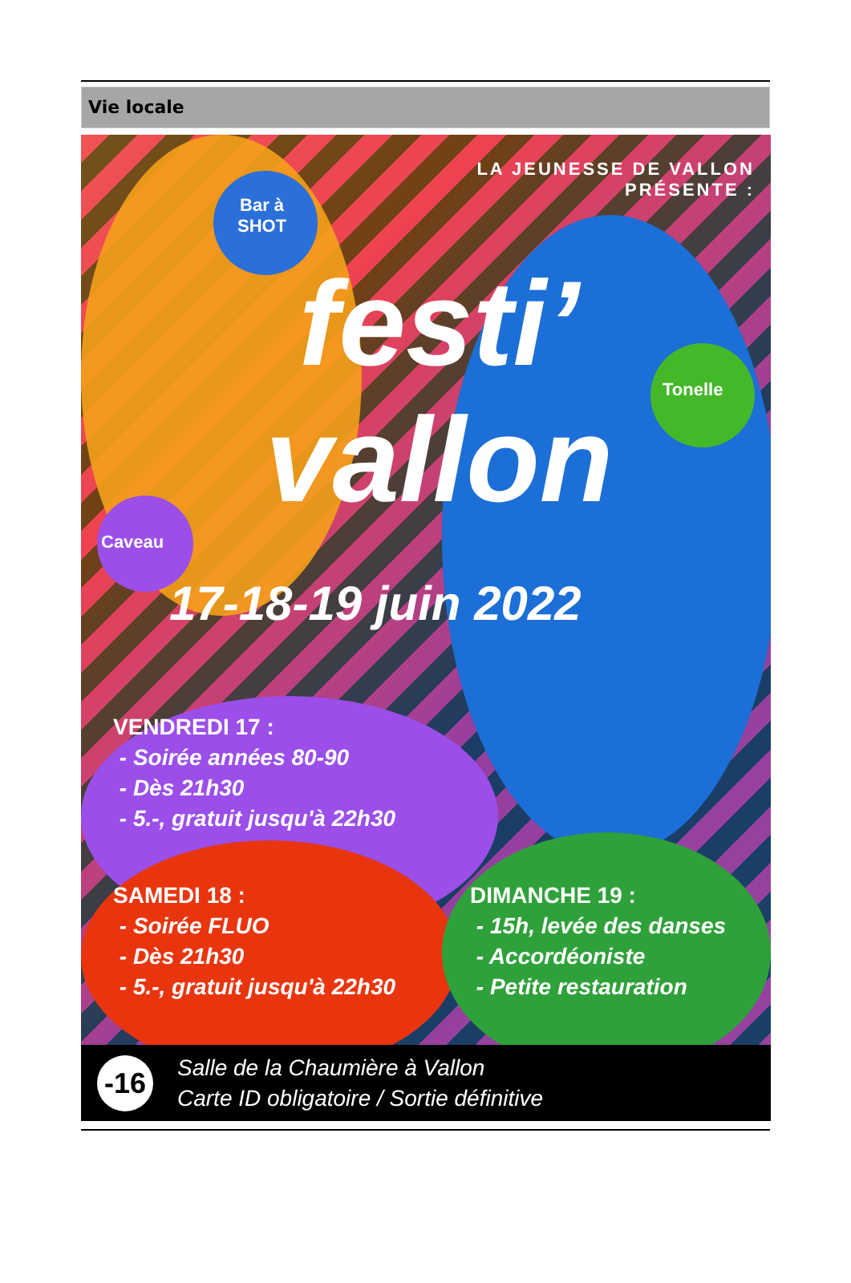Vie locale
LA JEUNESSE DE VALLON
PRÉSENTE :
Bar à
SHOT
Tonelle
Caveau
festi’
vallon
17-18-19 juin 2022
VENDREDI 17 :
- Soirée années 80-90
- Dès 21h30
- 5.-, gratuit jusqu'à 22h30
SAMEDI 18 :
- Soirée FLUO
- Dès 21h30
- 5.-, gratuit jusqu'à 22h30
DIMANCHE 19 :
- 15h, levée des danses
- Accordéoniste
- Petite restauration
-16 Salle de la Chaumière à Vallon
Carte ID obligatoire / Sortie définitive